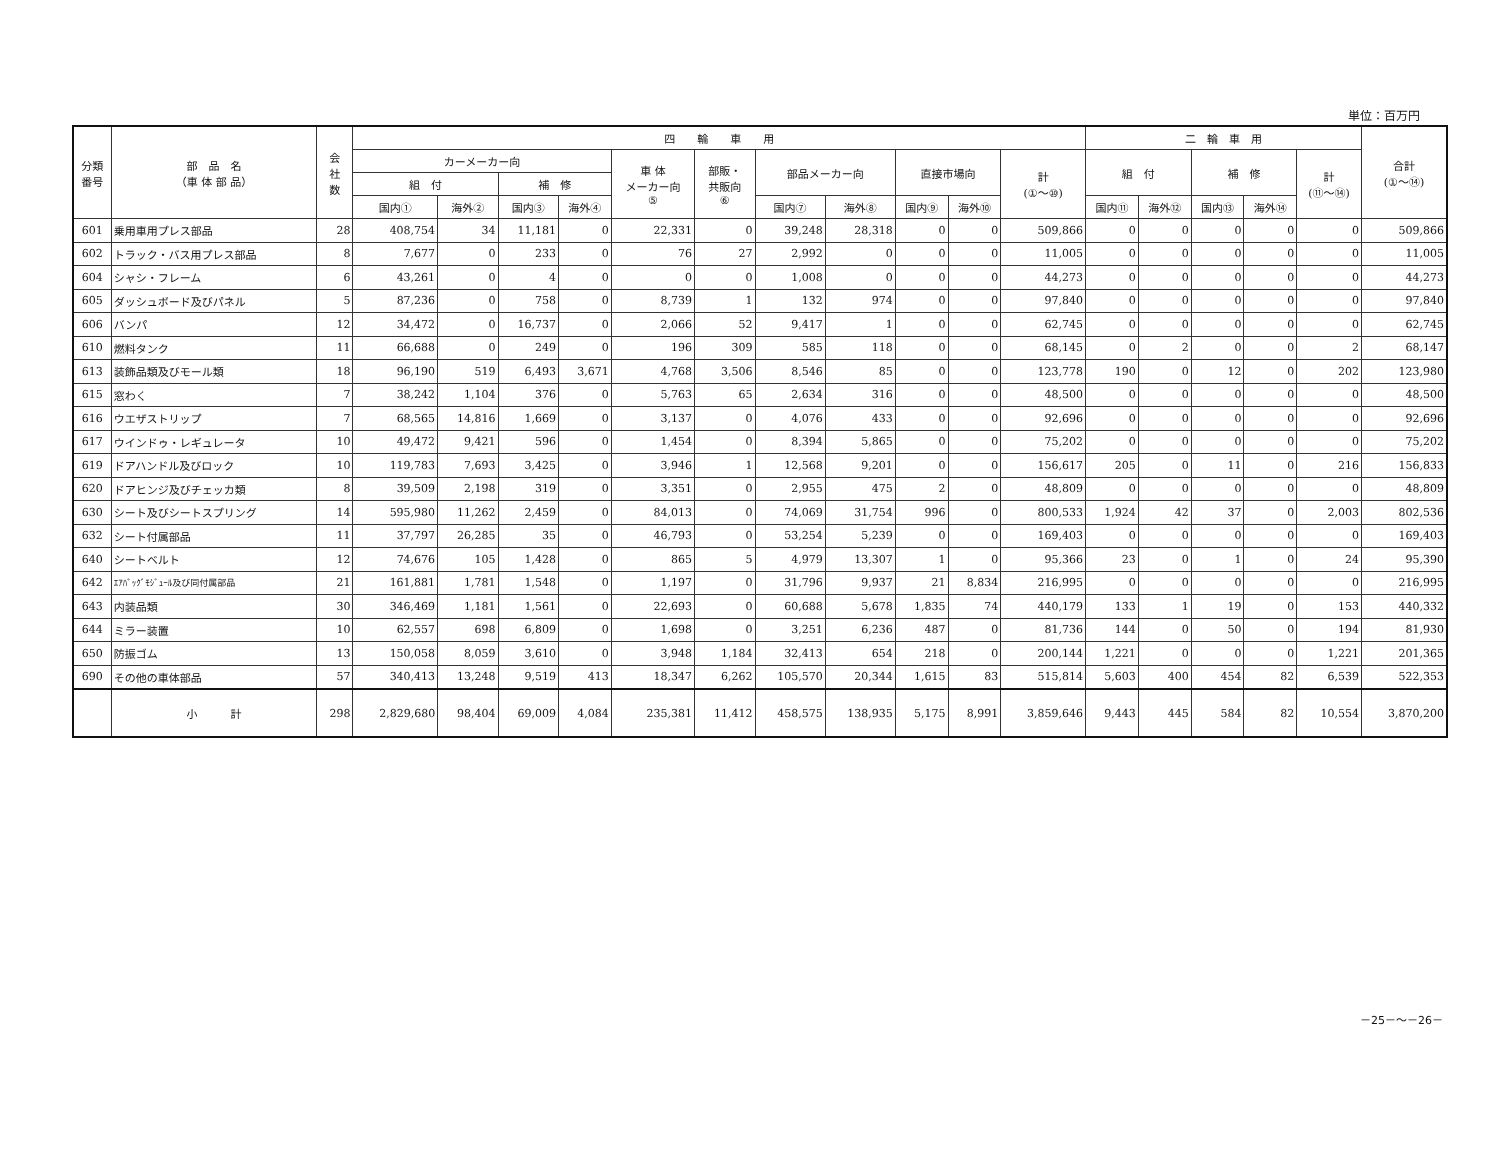単位：百万円
| 分類 番号 | 部 品 名 （車 体 部 品） | 会 社 数 | 四 輪 車 用 | | | | | | | | | | | 二 輪 車 用 | | | | | 合計 (①～⑭) |
| --- | --- | --- | --- | --- | --- | --- | --- | --- | --- | --- | --- | --- | --- | --- | --- | --- | --- | --- | --- |
| | | | カーメーカー向 | | | | 車 体 メーカー向 ⑤ | 部販・ 共販向 ⑥ | 部品メーカー向 | | 直接市場向 | | 計 (①～⑩) | 組 付 | | 補 修 | | 計 (⑪～⑭) | |
| | | | 組 付 | | 補 修 | | | | | | | | | | | | | | |
| | | | 国内① | 海外② | 国内③ | 海外④ | | | 国内⑦ | 海外⑧ | 国内⑨ | 海外⑩ | | 国内⑪ | 海外⑫ | 国内⑬ | 海外⑭ | | |
| 601 | 乗用車用プレス部品 | 28 | 408,754 | 34 | 11,181 | 0 | 22,331 | 0 | 39,248 | 28,318 | 0 | 0 | 509,866 | 0 | 0 | 0 | 0 | 0 | 509,866 |
| 602 | トラック・バス用プレス部品 | 8 | 7,677 | 0 | 233 | 0 | 76 | 27 | 2,992 | 0 | 0 | 0 | 11,005 | 0 | 0 | 0 | 0 | 0 | 11,005 |
| 604 | シャシ・フレーム | 6 | 43,261 | 0 | 4 | 0 | 0 | 0 | 1,008 | 0 | 0 | 0 | 44,273 | 0 | 0 | 0 | 0 | 0 | 44,273 |
| 605 | ダッシュボード及びパネル | 5 | 87,236 | 0 | 758 | 0 | 8,739 | 1 | 132 | 974 | 0 | 0 | 97,840 | 0 | 0 | 0 | 0 | 0 | 97,840 |
| 606 | バンパ | 12 | 34,472 | 0 | 16,737 | 0 | 2,066 | 52 | 9,417 | 1 | 0 | 0 | 62,745 | 0 | 0 | 0 | 0 | 0 | 62,745 |
| 610 | 燃料タンク | 11 | 66,688 | 0 | 249 | 0 | 196 | 309 | 585 | 118 | 0 | 0 | 68,145 | 0 | 2 | 0 | 0 | 2 | 68,147 |
| 613 | 装飾品類及びモール類 | 18 | 96,190 | 519 | 6,493 | 3,671 | 4,768 | 3,506 | 8,546 | 85 | 0 | 0 | 123,778 | 190 | 0 | 12 | 0 | 202 | 123,980 |
| 615 | 窓わく | 7 | 38,242 | 1,104 | 376 | 0 | 5,763 | 65 | 2,634 | 316 | 0 | 0 | 48,500 | 0 | 0 | 0 | 0 | 0 | 48,500 |
| 616 | ウエザストリップ | 7 | 68,565 | 14,816 | 1,669 | 0 | 3,137 | 0 | 4,076 | 433 | 0 | 0 | 92,696 | 0 | 0 | 0 | 0 | 0 | 92,696 |
| 617 | ウインドゥ・レギュレータ | 10 | 49,472 | 9,421 | 596 | 0 | 1,454 | 0 | 8,394 | 5,865 | 0 | 0 | 75,202 | 0 | 0 | 0 | 0 | 0 | 75,202 |
| 619 | ドアハンドル及びロック | 10 | 119,783 | 7,693 | 3,425 | 0 | 3,946 | 1 | 12,568 | 9,201 | 0 | 0 | 156,617 | 205 | 0 | 11 | 0 | 216 | 156,833 |
| 620 | ドアヒンジ及びチェッカ類 | 8 | 39,509 | 2,198 | 319 | 0 | 3,351 | 0 | 2,955 | 475 | 2 | 0 | 48,809 | 0 | 0 | 0 | 0 | 0 | 48,809 |
| 630 | シート及びシートスプリング | 14 | 595,980 | 11,262 | 2,459 | 0 | 84,013 | 0 | 74,069 | 31,754 | 996 | 0 | 800,533 | 1,924 | 42 | 37 | 0 | 2,003 | 802,536 |
| 632 | シート付属部品 | 11 | 37,797 | 26,285 | 35 | 0 | 46,793 | 0 | 53,254 | 5,239 | 0 | 0 | 169,403 | 0 | 0 | 0 | 0 | 0 | 169,403 |
| 640 | シートベルト | 12 | 74,676 | 105 | 1,428 | 0 | 865 | 5 | 4,979 | 13,307 | 1 | 0 | 95,366 | 23 | 0 | 1 | 0 | 24 | 95,390 |
| 642 | ｴｱﾊﾞｯｸﾞﾓｼﾞｭｰﾙ及び同付属部品 | 21 | 161,881 | 1,781 | 1,548 | 0 | 1,197 | 0 | 31,796 | 9,937 | 21 | 8,834 | 216,995 | 0 | 0 | 0 | 0 | 0 | 216,995 |
| 643 | 内装品類 | 30 | 346,469 | 1,181 | 1,561 | 0 | 22,693 | 0 | 60,688 | 5,678 | 1,835 | 74 | 440,179 | 133 | 1 | 19 | 0 | 153 | 440,332 |
| 644 | ミラー装置 | 10 | 62,557 | 698 | 6,809 | 0 | 1,698 | 0 | 3,251 | 6,236 | 487 | 0 | 81,736 | 144 | 0 | 50 | 0 | 194 | 81,930 |
| 650 | 防振ゴム | 13 | 150,058 | 8,059 | 3,610 | 0 | 3,948 | 1,184 | 32,413 | 654 | 218 | 0 | 200,144 | 1,221 | 0 | 0 | 0 | 1,221 | 201,365 |
| 690 | その他の車体部品 | 57 | 340,413 | 13,248 | 9,519 | 413 | 18,347 | 6,262 | 105,570 | 20,344 | 1,615 | 83 | 515,814 | 5,603 | 400 | 454 | 82 | 6,539 | 522,353 |
| | 小 計 | 298 | 2,829,680 | 98,404 | 69,009 | 4,084 | 235,381 | 11,412 | 458,575 | 138,935 | 5,175 | 8,991 | 3,859,646 | 9,443 | 445 | 584 | 82 | 10,554 | 3,870,200 |
－25－～－26－